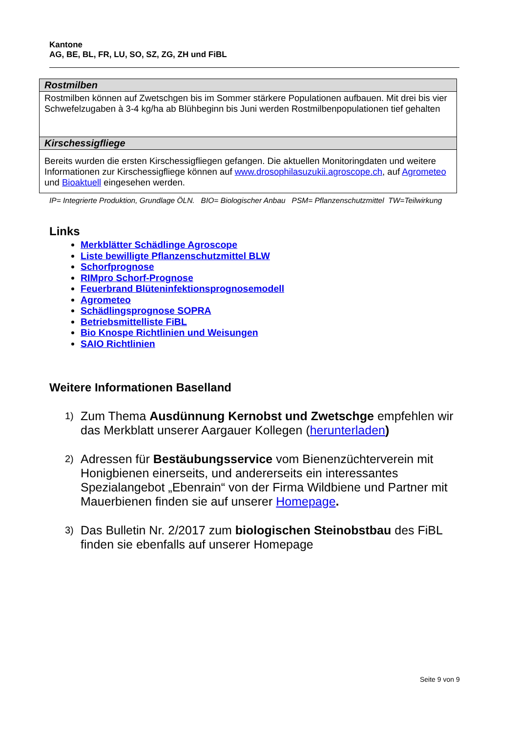Kantone
AG, BE, BL, FR, LU, SO, SZ, ZG, ZH und FiBL
| Rostmilben |
| --- |
| Rostmilben können auf Zwetschgen bis im Sommer stärkere Populationen aufbauen. Mit drei bis vier Schwefelzugaben à 3-4 kg/ha ab Blühbeginn bis Juni werden Rostmilbenpopulationen tief gehalten |
| Kirschessigfliege |
| Bereits wurden die ersten Kirschessigfliegen gefangen. Die aktuellen Monitoringdaten und weitere Informationen zur Kirschessigfliege können auf www.drosophilasuzukii.agroscope.ch , auf Agrometeo und Bioaktuell eingesehen werden. |
IP= Integrierte Produktion, Grundlage ÖLN. BIO= Biologischer Anbau PSM= Pflanzenschutzmittel TW=Teilwirkung
Links
Merkblätter Schädlinge Agroscope
Liste bewilligte Pflanzenschutzmittel BLW
Schorfprognose
RIMpro Schorf-Prognose
Feuerbrand Blüteninfektionsprognosemodell
Agrometeo
Schädlingsprognose SOPRA
Betriebsmittelliste FiBL
Bio Knospe Richtlinien und Weisungen
SAIO Richtlinien
Weitere Informationen Baselland
1) Zum Thema Ausdünnung Kernobst und Zwetschge empfehlen wir das Merkblatt unserer Aargauer Kollegen (herunterladen)
2) Adressen für Bestäubungsservice vom Bienenzüchterverein mit Honigbienen einerseits, und andererseits ein interessantes Spezialangebot „Ebenrain“ von der Firma Wildbiene und Partner mit Mauerbienen finden sie auf unserer Homepage.
3) Das Bulletin Nr. 2/2017 zum biologischen Steinobstbau des FiBL finden sie ebenfalls auf unserer Homepage
Seite 9 von 9